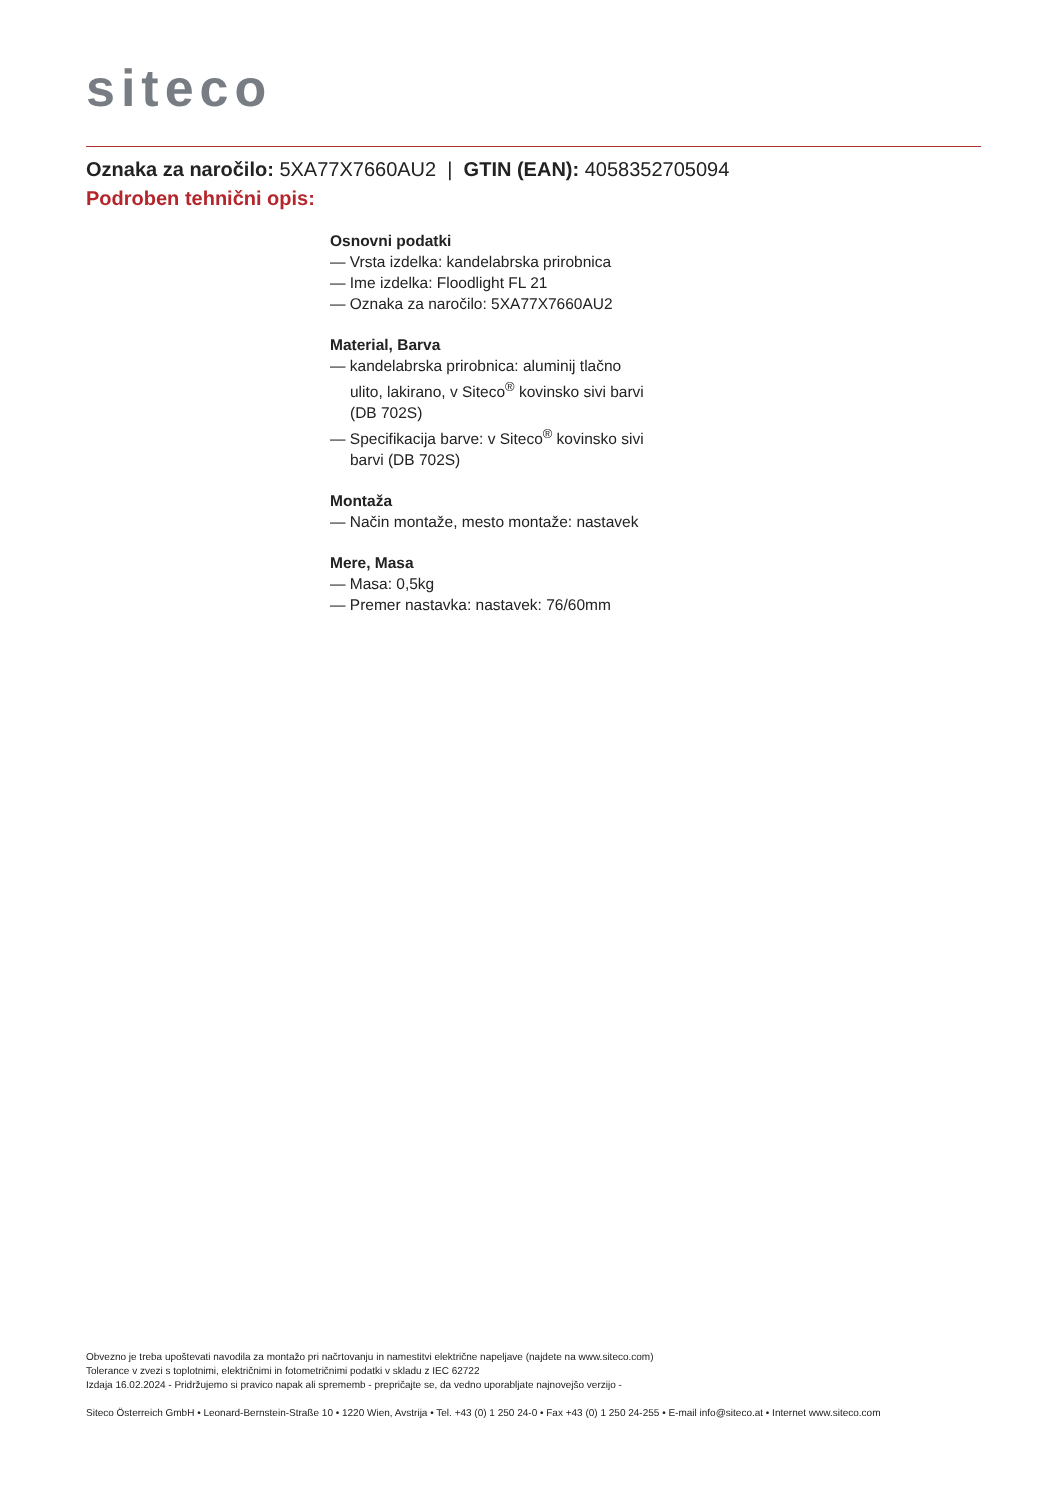siteco
Oznaka za naročilo: 5XA77X7660AU2 | GTIN (EAN): 4058352705094
Podroben tehnični opis:
Osnovni podatki
— Vrsta izdelka: kandelabrska prirobnica
— Ime izdelka: Floodlight FL 21
— Oznaka za naročilo: 5XA77X7660AU2
Material, Barva
— kandelabrska prirobnica: aluminij tlačno ulito, lakirano, v Siteco<sup>®</sup> kovinsko sivi barvi (DB 702S)
— Specifikacija barve: v Siteco<sup>®</sup> kovinsko sivi barvi (DB 702S)
Montaža
— Način montaže, mesto montaže: nastavek
Mere, Masa
— Masa: 0,5kg
— Premer nastavka: nastavek: 76/60mm
Obvezno je treba upoštevati navodila za montažo pri načrtovanju in namestitvi električne napeljave (najdete na www.siteco.com)
Tolerance v zvezi s toplotnimi, električnimi in fotometričnimi podatki v skladu z IEC 62722
Izdaja 16.02.2024 - Pridržujemo si pravico napak ali sprememb - prepričajte se, da vedno uporabljate najnovejšo verzijo -
Siteco Österreich GmbH • Leonard-Bernstein-Straße 10 • 1220 Wien, Avstrija • Tel. +43 (0) 1 250 24-0 • Fax +43 (0) 1 250 24-255 • E-mail info@siteco.at • Internet www.siteco.com